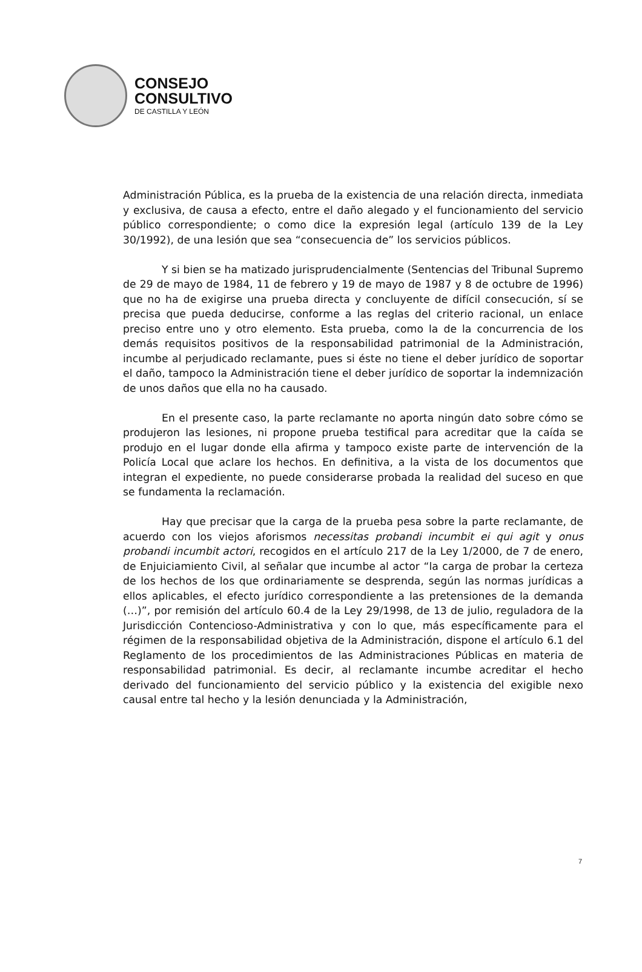CONSEJO
CONSULTIVO
DE CASTILLA Y LEÓN
Administración Pública, es la prueba de la existencia de una relación directa, inmediata y exclusiva, de causa a efecto, entre el daño alegado y el funcionamiento del servicio público correspondiente; o como dice la expresión legal (artículo 139 de la Ley 30/1992), de una lesión que sea “consecuencia de” los servicios públicos.
Y si bien se ha matizado jurisprudencialmente (Sentencias del Tribunal Supremo de 29 de mayo de 1984, 11 de febrero y 19 de mayo de 1987 y 8 de octubre de 1996) que no ha de exigirse una prueba directa y concluyente de difícil consecución, sí se precisa que pueda deducirse, conforme a las reglas del criterio racional, un enlace preciso entre uno y otro elemento. Esta prueba, como la de la concurrencia de los demás requisitos positivos de la responsabilidad patrimonial de la Administración, incumbe al perjudicado reclamante, pues si éste no tiene el deber jurídico de soportar el daño, tampoco la Administración tiene el deber jurídico de soportar la indemnización de unos daños que ella no ha causado.
En el presente caso, la parte reclamante no aporta ningún dato sobre cómo se produjeron las lesiones, ni propone prueba testifical para acreditar que la caída se produjo en el lugar donde ella afirma y tampoco existe parte de intervención de la Policía Local que aclare los hechos. En definitiva, a la vista de los documentos que integran el expediente, no puede considerarse probada la realidad del suceso en que se fundamenta la reclamación.
Hay que precisar que la carga de la prueba pesa sobre la parte reclamante, de acuerdo con los viejos aforismos necessitas probandi incumbit ei qui agit y onus probandi incumbit actori, recogidos en el artículo 217 de la Ley 1/2000, de 7 de enero, de Enjuiciamiento Civil, al señalar que incumbe al actor “la carga de probar la certeza de los hechos de los que ordinariamente se desprenda, según las normas jurídicas a ellos aplicables, el efecto jurídico correspondiente a las pretensiones de la demanda (…)”, por remisión del artículo 60.4 de la Ley 29/1998, de 13 de julio, reguladora de la Jurisdicción Contencioso-Administrativa y con lo que, más específicamente para el régimen de la responsabilidad objetiva de la Administración, dispone el artículo 6.1 del Reglamento de los procedimientos de las Administraciones Públicas en materia de responsabilidad patrimonial. Es decir, al reclamante incumbe acreditar el hecho derivado del funcionamiento del servicio público y la existencia del exigible nexo causal entre tal hecho y la lesión denunciada y la Administración,
7